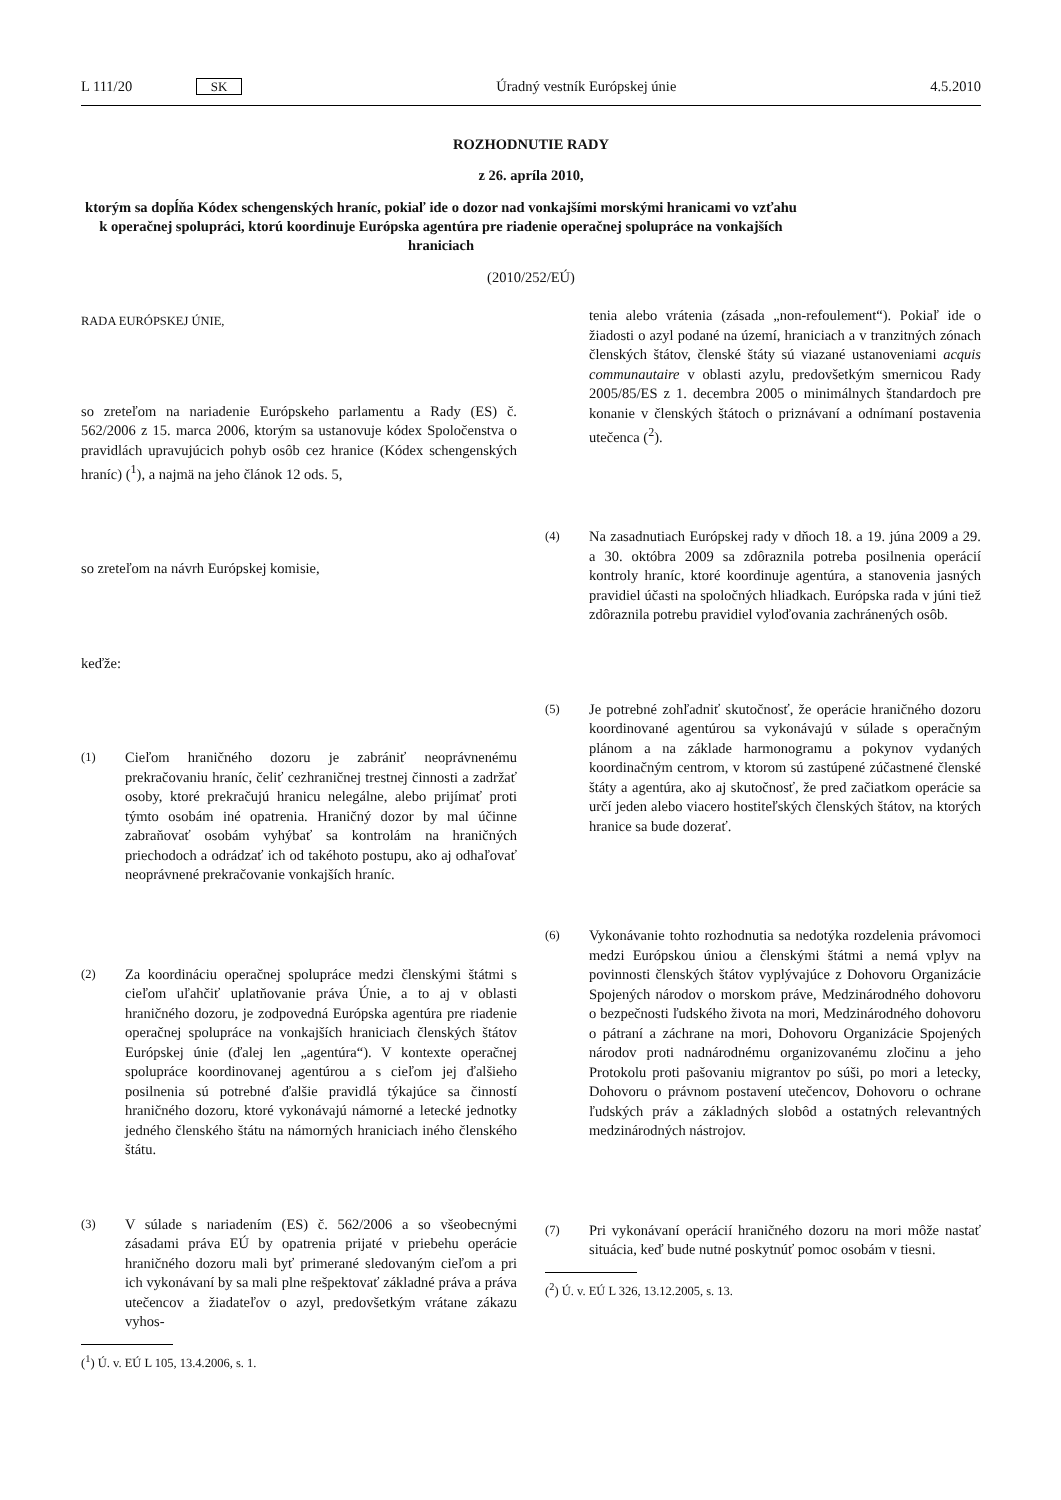L 111/20 SK Úradný vestník Európskej únie 4.5.2010
ROZHODNUTIE RADY
z 26. apríla 2010,
ktorým sa dopĺňa Kódex schengenských hraníc, pokiaľ ide o dozor nad vonkajšími morskými hranicami vo vzťahu k operačnej spolupráci, ktorú koordinuje Európska agentúra pre riadenie operačnej spolupráce na vonkajších hraniciach
(2010/252/EÚ)
RADA EURÓPSKEJ ÚNIE,
so zreteľom na nariadenie Európskeho parlamentu a Rady (ES) č. 562/2006 z 15. marca 2006, ktorým sa ustanovuje kódex Spoločenstva o pravidlách upravujúcich pohyb osôb cez hranice (Kódex schengenských hraníc) (<sup>1</sup>), a najmä na jeho článok 12 ods. 5,
so zreteľom na návrh Európskej komisie,
keďže:
(1)
Cieľom hraničného dozoru je zabrániť neoprávnenému prekračovaniu hraníc, čeliť cezhraničnej trestnej činnosti a zadržať osoby, ktoré prekračujú hranicu nelegálne, alebo prijímať proti týmto osobám iné opatrenia. Hraničný dozor by mal účinne zabraňovať osobám vyhýbať sa kontrolám na hraničných priechodoch a odrádzať ich od takéhoto postupu, ako aj odhaľovať neoprávnené prekračovanie vonkajších hraníc.
(2)
Za koordináciu operačnej spolupráce medzi členskými štátmi s cieľom uľahčiť uplatňovanie práva Únie, a to aj v oblasti hraničného dozoru, je zodpovedná Európska agentúra pre riadenie operačnej spolupráce na vonkajších hraniciach členských štátov Európskej únie (ďalej len „agentúra“). V kontexte operačnej spolupráce koordinovanej agentúrou a s cieľom jej ďalšieho posilnenia sú potrebné ďalšie pravidlá týkajúce sa činností hraničného dozoru, ktoré vykonávajú námorné a letecké jednotky jedného členského štátu na námorných hraniciach iného členského štátu.
(3)
V súlade s nariadením (ES) č. 562/2006 a so všeobecnými zásadami práva EÚ by opatrenia prijaté v priebehu operácie hraničného dozoru mali byť primerané sledovaným cieľom a pri ich vykonávaní by sa mali plne rešpektovať základné práva a práva utečencov a žiadateľov o azyl, predovšetkým vrátane zákazu vyhos-
(<sup>1</sup>) Ú. v. EÚ L 105, 13.4.2006, s. 1.
tenia alebo vrátenia (zásada „non-refoulement“). Pokiaľ ide o žiadosti o azyl podané na území, hraniciach a v tranzitných zónach členských štátov, členské štáty sú viazané ustanoveniami acquis communautaire v oblasti azylu, predovšetkým smernicou Rady 2005/85/ES z 1. decembra 2005 o minimálnych štandardoch pre konanie v členských štátoch o priznávaní a odnímaní postavenia utečenca (<sup>2</sup>).
(4)
Na zasadnutiach Európskej rady v dňoch 18. a 19. júna 2009 a 29. a 30. októbra 2009 sa zdôraznila potreba posilnenia operácií kontroly hraníc, ktoré koordinuje agentúra, a stanovenia jasných pravidiel účasti na spoločných hliadkach. Európska rada v júni tiež zdôraznila potrebu pravidiel vyloďovania zachránených osôb.
(5)
Je potrebné zohľadniť skutočnosť, že operácie hraničného dozoru koordinované agentúrou sa vykonávajú v súlade s operačným plánom a na základe harmonogramu a pokynov vydaných koordinačným centrom, v ktorom sú zastúpené zúčastnené členské štáty a agentúra, ako aj skutočnosť, že pred začiatkom operácie sa určí jeden alebo viacero hostiteľských členských štátov, na ktorých hranice sa bude dozerať.
(6)
Vykonávanie tohto rozhodnutia sa nedotýka rozdelenia právomoci medzi Európskou úniou a členskými štátmi a nemá vplyv na povinnosti členských štátov vyplývajúce z Dohovoru Organizácie Spojených národov o morskom práve, Medzinárodného dohovoru o bezpečnosti ľudského života na mori, Medzinárodného dohovoru o pátraní a záchrane na mori, Dohovoru Organizácie Spojených národov proti nadnárodnému organizovanému zločinu a jeho Protokolu proti pašovaniu migrantov po súši, po mori a letecky, Dohovoru o právnom postavení utečencov, Dohovoru o ochrane ľudských práv a základných slobôd a ostatných relevantných medzinárodných nástrojov.
(7)
Pri vykonávaní operácií hraničného dozoru na mori môže nastať situácia, keď bude nutné poskytnúť pomoc osobám v tiesni.
(<sup>2</sup>) Ú. v. EÚ L 326, 13.12.2005, s. 13.